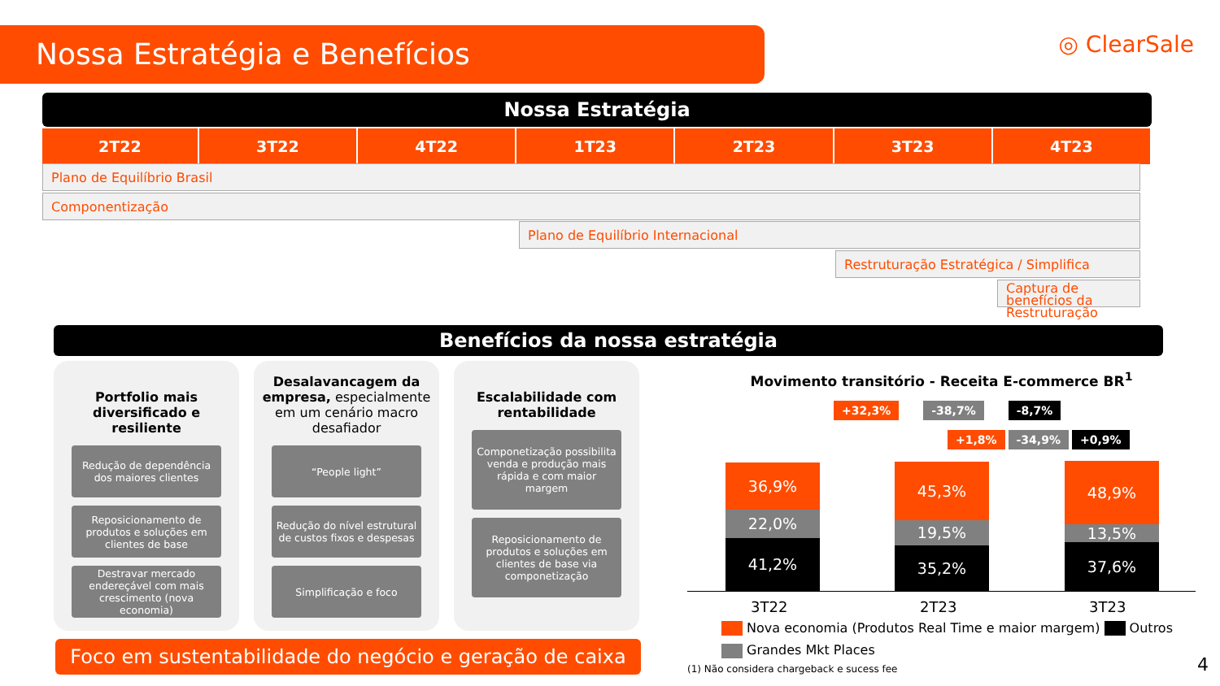Nossa Estratégia e Benefícios ◎ ClearSale
Nossa Estratégia
| 2T22 | 3T22 | 4T22 | 1T23 | 2T23 | 3T23 | 4T23 |
| --- | --- | --- | --- | --- | --- | --- |
Plano de Equilíbrio Brasil
Componentização
Plano de Equilíbrio Internacional
Restruturação Estratégica / Simplifica
Captura de benefícios da Restruturação
Benefícios da nossa estratégia
Portfolio mais diversificado e resiliente
Redução de dependência dos maiores clientes
Reposicionamento de produtos e soluções em clientes de base
Destravar mercado endereçável com mais crescimento (nova economia)
Desalavancagem da empresa, especialmente em um cenário macro desafiador
“People light”
Redução do nível estrutural de custos fixos e despesas
Simplificação e foco
Escalabilidade com rentabilidade
Componetização possibilita venda e produção mais rápida e com maior margem
Reposicionamento de produtos e soluções em clientes de base via componetização
Foco em sustentabilidade do negócio e geração de caixa
Movimento transitório - Receita E-commerce BR<sup>1</sup>
+32,3% -38,7% -8,7%
+1,8% -34,9% +0,9%
36,9%
22,0%
41,2%
45,3%
19,5%
35,2%
48,9%
13,5%
37,6%
3T22 2T23 3T23
Nova economia (Produtos Real Time e maior margem) Outros
Grandes Mkt Places
(1) Não considera chargeback e sucess fee
4